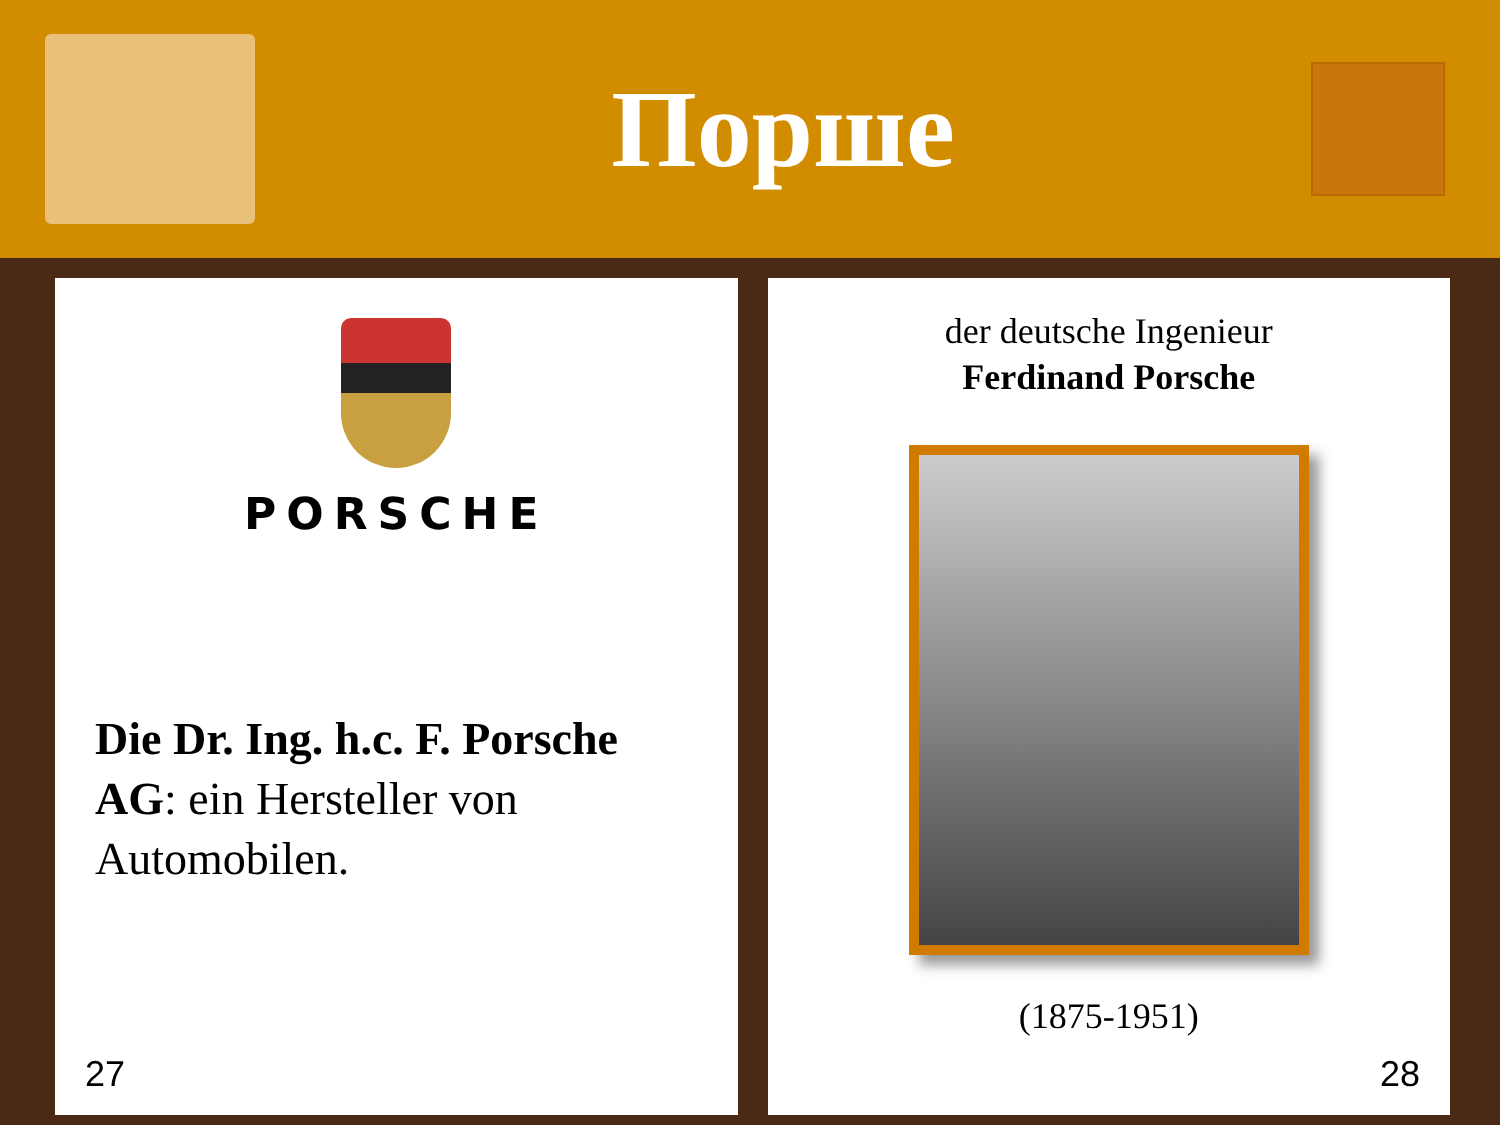Порше
PORSCHE
Die Dr. Ing. h.c. F. Porsche AG: ein Hersteller von Automobilen.
27
der deutsche Ingenieur
Ferdinand Porsche
(1875-1951)
28